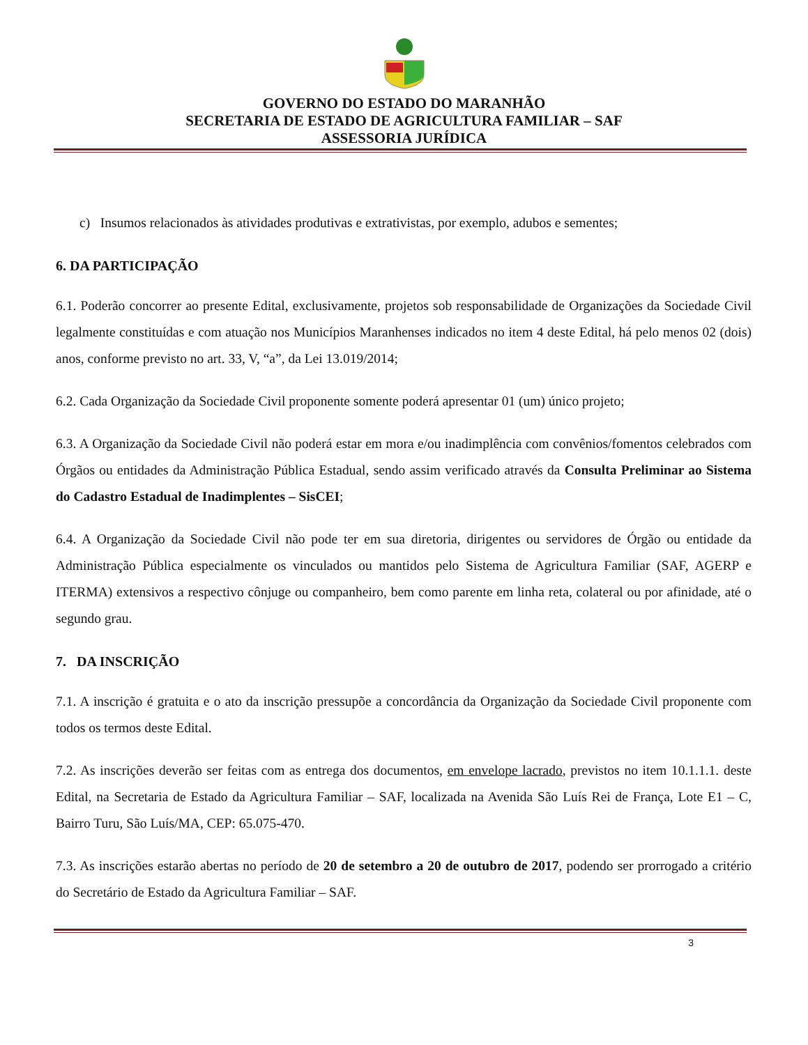GOVERNO DO ESTADO DO MARANHÃO
SECRETARIA DE ESTADO DE AGRICULTURA FAMILIAR – SAF
ASSESSORIA JURÍDICA
c) Insumos relacionados às atividades produtivas e extrativistas, por exemplo, adubos e sementes;
6. DA PARTICIPAÇÃO
6.1. Poderão concorrer ao presente Edital, exclusivamente, projetos sob responsabilidade de Organizações da Sociedade Civil legalmente constituídas e com atuação nos Municípios Maranhenses indicados no item 4 deste Edital, há pelo menos 02 (dois) anos, conforme previsto no art. 33, V, “a”, da Lei 13.019/2014;
6.2. Cada Organização da Sociedade Civil proponente somente poderá apresentar 01 (um) único projeto;
6.3. A Organização da Sociedade Civil não poderá estar em mora e/ou inadimplência com convênios/fomentos celebrados com Órgãos ou entidades da Administração Pública Estadual, sendo assim verificado através da Consulta Preliminar ao Sistema do Cadastro Estadual de Inadimplentes – SisCEI;
6.4. A Organização da Sociedade Civil não pode ter em sua diretoria, dirigentes ou servidores de Órgão ou entidade da Administração Pública especialmente os vinculados ou mantidos pelo Sistema de Agricultura Familiar (SAF, AGERP e ITERMA) extensivos a respectivo cônjuge ou companheiro, bem como parente em linha reta, colateral ou por afinidade, até o segundo grau.
7. DA INSCRIÇÃO
7.1. A inscrição é gratuita e o ato da inscrição pressupõe a concordância da Organização da Sociedade Civil proponente com todos os termos deste Edital.
7.2. As inscrições deverão ser feitas com as entrega dos documentos, em envelope lacrado, previstos no item 10.1.1.1. deste Edital, na Secretaria de Estado da Agricultura Familiar – SAF, localizada na Avenida São Luís Rei de França, Lote E1 – C, Bairro Turu, São Luís/MA, CEP: 65.075-470.
7.3. As inscrições estarão abertas no período de 20 de setembro a 20 de outubro de 2017, podendo ser prorrogado a critério do Secretário de Estado da Agricultura Familiar – SAF.
3